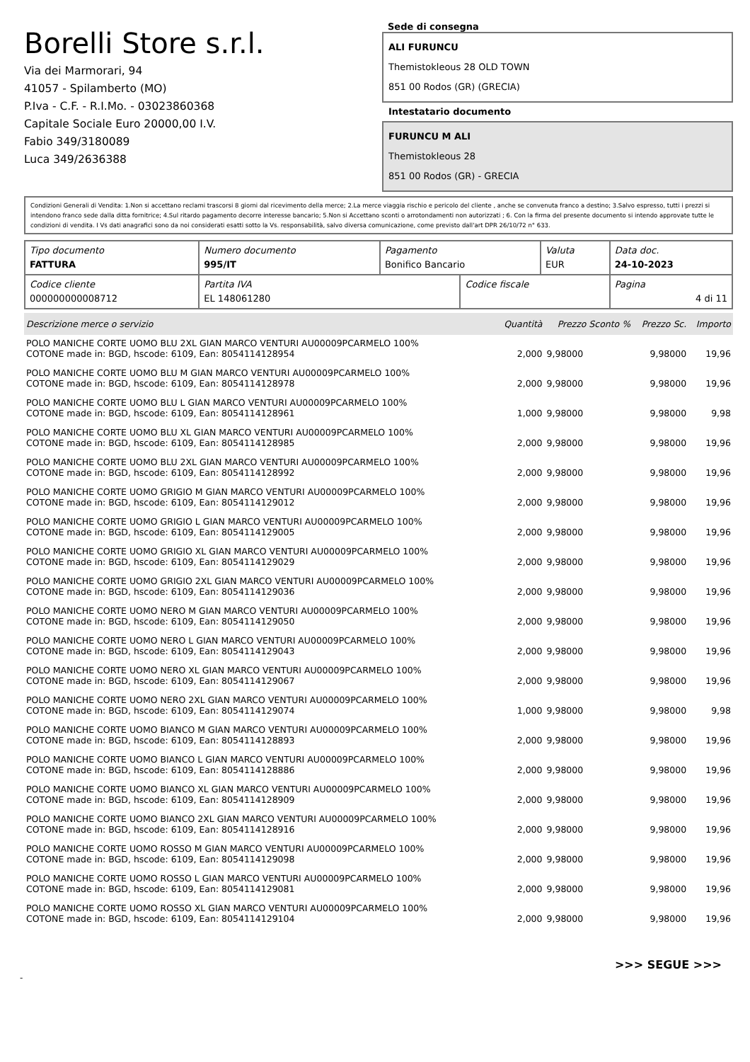Borelli Store s.r.l.
Via dei Marmorari, 94
41057 - Spilamberto (MO)
P.Iva - C.F. - R.I.Mo. - 03023860368
Capitale Sociale Euro 20000,00 I.V.
Fabio 349/3180089
Luca 349/2636388
Sede di consegna
ALI FURUNCU
Themistokleous 28 OLD TOWN
851 00 Rodos (GR) (GRECIA)
Intestatario documento
FURUNCU M ALI
Themistokleous 28
851 00 Rodos (GR) - GRECIA
Condizioni Generali di Vendita: 1.Non si accettano reclami trascorsi 8 giorni dal ricevimento della merce; 2.La merce viaggia rischio e pericolo del cliente , anche se convenuta franco a destino; 3.Salvo espresso, tutti i prezzi si intendono franco sede dalla ditta fornitrice; 4.Sul ritardo pagamento decorre interesse bancario; 5.Non si Accettano sconti o arrotondamenti non autorizzati ; 6. Con la firma del presente documento si intendo approvate tutte le condizioni di vendita. I Vs dati anagrafici sono da noi considerati esatti sotto la Vs. responsabilità, salvo diversa comunicazione, come previsto dall'art DPR 26/10/72 n° 633.
| Tipo documento FATTURA | Numero documento 995/IT | Pagamento Bonifico Bancario | | Valuta EUR | Data doc. 24-10-2023 |
| Codice cliente 000000000008712 | Partita IVA EL 148061280 | | Codice fiscale | | Pagina 4 di 11 |
| Descrizione merce o servizio | Quantità | Prezzo Sconto % | Prezzo Sc. | Importo |
| --- | --- | --- | --- | --- |
| POLO MANICHE CORTE UOMO BLU 2XL GIAN MARCO VENTURI AU00009PCARMELO 100% COTONE made in: BGD, hscode: 6109, Ean: 8054114128954 | 2,000 | 9,98000 | 9,98000 | 19,96 |
| POLO MANICHE CORTE UOMO BLU M GIAN MARCO VENTURI AU00009PCARMELO 100% COTONE made in: BGD, hscode: 6109, Ean: 8054114128978 | 2,000 | 9,98000 | 9,98000 | 19,96 |
| POLO MANICHE CORTE UOMO BLU L GIAN MARCO VENTURI AU00009PCARMELO 100% COTONE made in: BGD, hscode: 6109, Ean: 8054114128961 | 1,000 | 9,98000 | 9,98000 | 9,98 |
| POLO MANICHE CORTE UOMO BLU XL GIAN MARCO VENTURI AU00009PCARMELO 100% COTONE made in: BGD, hscode: 6109, Ean: 8054114128985 | 2,000 | 9,98000 | 9,98000 | 19,96 |
| POLO MANICHE CORTE UOMO BLU 2XL GIAN MARCO VENTURI AU00009PCARMELO 100% COTONE made in: BGD, hscode: 6109, Ean: 8054114128992 | 2,000 | 9,98000 | 9,98000 | 19,96 |
| POLO MANICHE CORTE UOMO GRIGIO M GIAN MARCO VENTURI AU00009PCARMELO 100% COTONE made in: BGD, hscode: 6109, Ean: 8054114129012 | 2,000 | 9,98000 | 9,98000 | 19,96 |
| POLO MANICHE CORTE UOMO GRIGIO L GIAN MARCO VENTURI AU00009PCARMELO 100% COTONE made in: BGD, hscode: 6109, Ean: 8054114129005 | 2,000 | 9,98000 | 9,98000 | 19,96 |
| POLO MANICHE CORTE UOMO GRIGIO XL GIAN MARCO VENTURI AU00009PCARMELO 100% COTONE made in: BGD, hscode: 6109, Ean: 8054114129029 | 2,000 | 9,98000 | 9,98000 | 19,96 |
| POLO MANICHE CORTE UOMO GRIGIO 2XL GIAN MARCO VENTURI AU00009PCARMELO 100% COTONE made in: BGD, hscode: 6109, Ean: 8054114129036 | 2,000 | 9,98000 | 9,98000 | 19,96 |
| POLO MANICHE CORTE UOMO NERO M GIAN MARCO VENTURI AU00009PCARMELO 100% COTONE made in: BGD, hscode: 6109, Ean: 8054114129050 | 2,000 | 9,98000 | 9,98000 | 19,96 |
| POLO MANICHE CORTE UOMO NERO L GIAN MARCO VENTURI AU00009PCARMELO 100% COTONE made in: BGD, hscode: 6109, Ean: 8054114129043 | 2,000 | 9,98000 | 9,98000 | 19,96 |
| POLO MANICHE CORTE UOMO NERO XL GIAN MARCO VENTURI AU00009PCARMELO 100% COTONE made in: BGD, hscode: 6109, Ean: 8054114129067 | 2,000 | 9,98000 | 9,98000 | 19,96 |
| POLO MANICHE CORTE UOMO NERO 2XL GIAN MARCO VENTURI AU00009PCARMELO 100% COTONE made in: BGD, hscode: 6109, Ean: 8054114129074 | 1,000 | 9,98000 | 9,98000 | 9,98 |
| POLO MANICHE CORTE UOMO BIANCO M GIAN MARCO VENTURI AU00009PCARMELO 100% COTONE made in: BGD, hscode: 6109, Ean: 8054114128893 | 2,000 | 9,98000 | 9,98000 | 19,96 |
| POLO MANICHE CORTE UOMO BIANCO L GIAN MARCO VENTURI AU00009PCARMELO 100% COTONE made in: BGD, hscode: 6109, Ean: 8054114128886 | 2,000 | 9,98000 | 9,98000 | 19,96 |
| POLO MANICHE CORTE UOMO BIANCO XL GIAN MARCO VENTURI AU00009PCARMELO 100% COTONE made in: BGD, hscode: 6109, Ean: 8054114128909 | 2,000 | 9,98000 | 9,98000 | 19,96 |
| POLO MANICHE CORTE UOMO BIANCO 2XL GIAN MARCO VENTURI AU00009PCARMELO 100% COTONE made in: BGD, hscode: 6109, Ean: 8054114128916 | 2,000 | 9,98000 | 9,98000 | 19,96 |
| POLO MANICHE CORTE UOMO ROSSO M GIAN MARCO VENTURI AU00009PCARMELO 100% COTONE made in: BGD, hscode: 6109, Ean: 8054114129098 | 2,000 | 9,98000 | 9,98000 | 19,96 |
| POLO MANICHE CORTE UOMO ROSSO L GIAN MARCO VENTURI AU00009PCARMELO 100% COTONE made in: BGD, hscode: 6109, Ean: 8054114129081 | 2,000 | 9,98000 | 9,98000 | 19,96 |
| POLO MANICHE CORTE UOMO ROSSO XL GIAN MARCO VENTURI AU00009PCARMELO 100% COTONE made in: BGD, hscode: 6109, Ean: 8054114129104 | 2,000 | 9,98000 | 9,98000 | 19,96 |
>>> SEGUE >>>
-